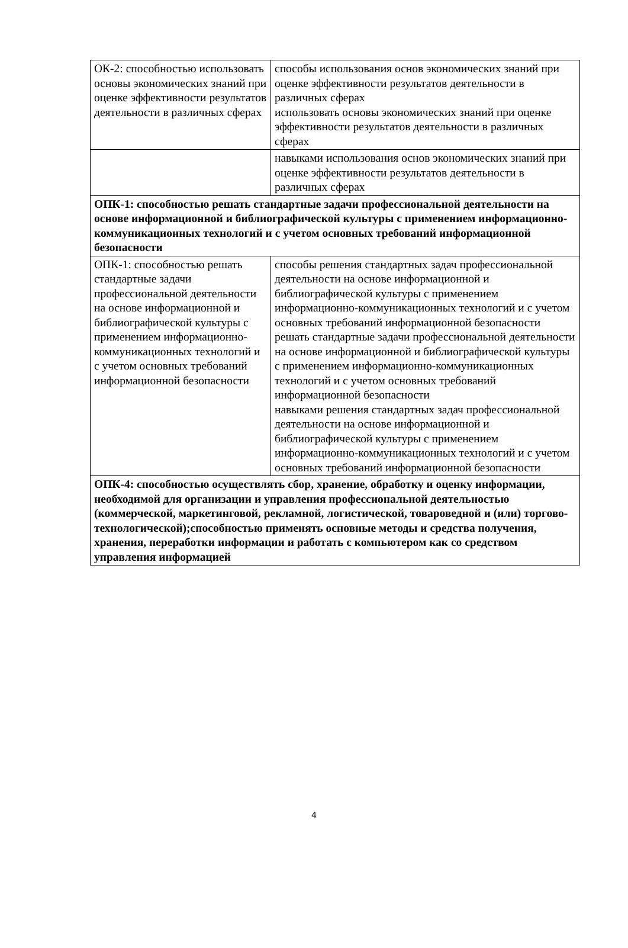| ОК-2: способностью использовать основы экономических знаний при оценке эффективности результатов деятельности в различных сферах | способы использования основ экономических знаний при оценке эффективности результатов деятельности в различных сферах использовать основы экономических знаний при оценке эффективности результатов деятельности в различных сферах |
| | навыками использования основ экономических знаний при оценке эффективности результатов деятельности в различных сферах |
| ОПК-1: способностью решать стандартные задачи профессиональной деятельности на основе информационной и библиографической культуры с применением информационно-коммуникационных технологий и с учетом основных требований информационной безопасности | |
| ОПК-1: способностью решать стандартные задачи профессиональной деятельности на основе информационной и библиографической культуры с применением информационно-коммуникационных технологий и с учетом основных требований информационной безопасности | способы решения стандартных задач профессиональной деятельности на основе информационной и библиографической культуры с применением информационно-коммуникационных технологий и с учетом основных требований информационной безопасности решать стандартные задачи профессиональной деятельности на основе информационной и библиографической культуры с применением информационно-коммуникационных технологий и с учетом основных требований информационной безопасности навыками решения стандартных задач профессиональной деятельности на основе информационной и библиографической культуры с применением информационно-коммуникационных технологий и с учетом основных требований информационной безопасности |
| ОПК-4: способностью осуществлять сбор, хранение, обработку и оценку информации, необходимой для организации и управления профессиональной деятельностью (коммерческой, маркетинговой, рекламной, логистической, товароведной и (или) торгово-технологической);способностью применять основные методы и средства получения, хранения, переработки информации и работать с компьютером как со средством управления информацией | |
4